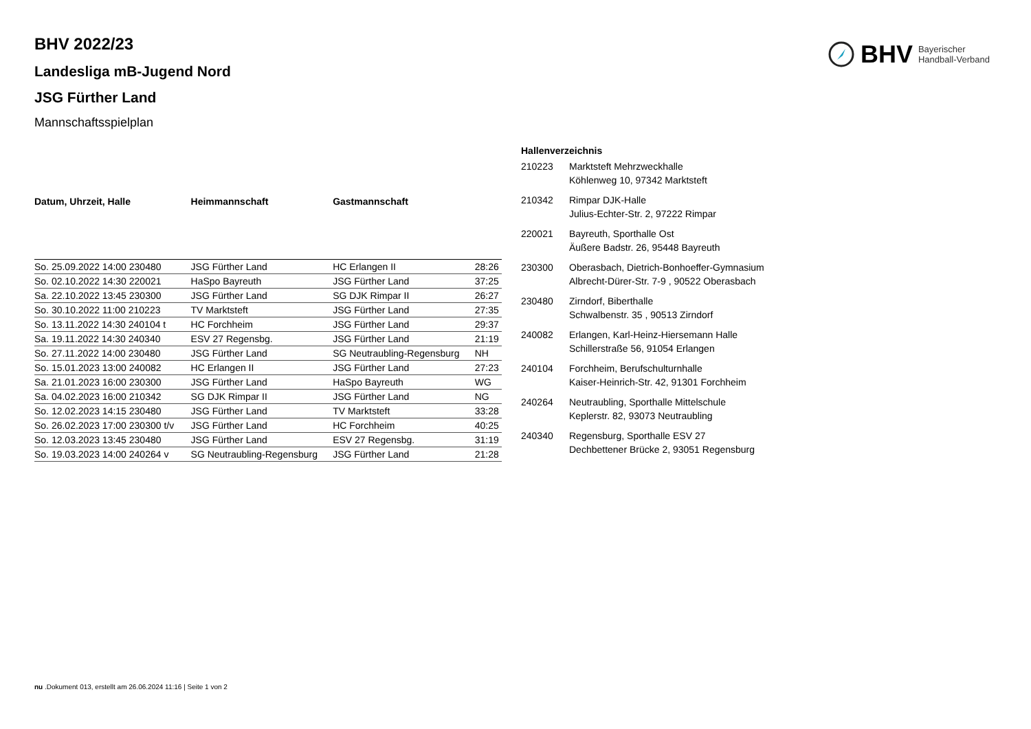BHV Bayerischer
Handball-Verband
BHV 2022/23
Landesliga mB-Jugend Nord
JSG Fürther Land
Mannschaftsspielplan
| Datum, Uhrzeit, Halle | Heimmannschaft | Gastmannschaft | |
| --- | --- | --- | --- |
| So. 25.09.2022 14:00 230480 | JSG Fürther Land | HC Erlangen II | 28:26 |
| So. 02.10.2022 14:30 220021 | HaSpo Bayreuth | JSG Fürther Land | 37:25 |
| Sa. 22.10.2022 13:45 230300 | JSG Fürther Land | SG DJK Rimpar II | 26:27 |
| So. 30.10.2022 11:00 210223 | TV Marktsteft | JSG Fürther Land | 27:35 |
| So. 13.11.2022 14:30 240104 t | HC Forchheim | JSG Fürther Land | 29:37 |
| Sa. 19.11.2022 14:30 240340 | ESV 27 Regensbg. | JSG Fürther Land | 21:19 |
| So. 27.11.2022 14:00 230480 | JSG Fürther Land | SG Neutraubling-Regensburg | NH |
| So. 15.01.2023 13:00 240082 | HC Erlangen II | JSG Fürther Land | 27:23 |
| Sa. 21.01.2023 16:00 230300 | JSG Fürther Land | HaSpo Bayreuth | WG |
| Sa. 04.02.2023 16:00 210342 | SG DJK Rimpar II | JSG Fürther Land | NG |
| So. 12.02.2023 14:15 230480 | JSG Fürther Land | TV Marktsteft | 33:28 |
| So. 26.02.2023 17:00 230300 t/v | JSG Fürther Land | HC Forchheim | 40:25 |
| So. 12.03.2023 13:45 230480 | JSG Fürther Land | ESV 27 Regensbg. | 31:19 |
| So. 19.03.2023 14:00 240264 v | SG Neutraubling-Regensburg | JSG Fürther Land | 21:28 |
Hallenverzeichnis
| 210223 | Marktsteft Mehrzweckhalle Köhlenweg 10, 97342 Marktsteft |
| 210342 | Rimpar DJK-Halle Julius-Echter-Str. 2, 97222 Rimpar |
| 220021 | Bayreuth, Sporthalle Ost Äußere Badstr. 26, 95448 Bayreuth |
| 230300 | Oberasbach, Dietrich-Bonhoeffer-Gymnasium Albrecht-Dürer-Str. 7-9 , 90522 Oberasbach |
| 230480 | Zirndorf, Biberthalle Schwalbenstr. 35 , 90513 Zirndorf |
| 240082 | Erlangen, Karl-Heinz-Hiersemann Halle Schillerstraße 56, 91054 Erlangen |
| 240104 | Forchheim, Berufschulturnhalle Kaiser-Heinrich-Str. 42, 91301 Forchheim |
| 240264 | Neutraubling, Sporthalle Mittelschule Keplerstr. 82, 93073 Neutraubling |
| 240340 | Regensburg, Sporthalle ESV 27 Dechbettener Brücke 2, 93051 Regensburg |
nu .Dokument 013, erstellt am 26.06.2024 11:16 | Seite 1 von 2